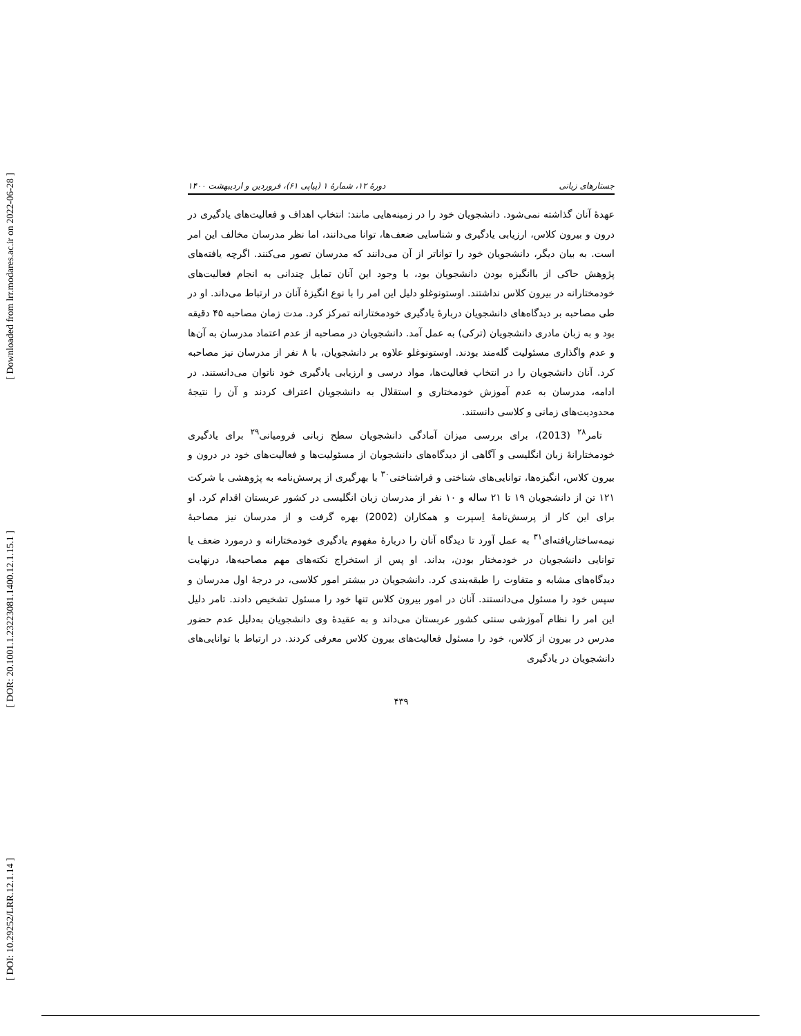[ Downloaded from lrr.modares.ac.ir on 2022-06-28 ]
[ DOR: 20.1001.1.23223081.1400.12.1.15.1 ]
[ DOI: 10.29252/LRR.12.1.14 ]
جستارهای زبانی دورهٔ ۱۲، شمارهٔ ۱ (پیاپی ۶۱)، فروردین و اردیبهشت ۱۴۰۰
عهدهٔ آنان گذاشته نمی‌شود. دانشجویان خود را در زمینه‌هایی مانند: انتخاب اهداف و فعالیت‌های یادگیری در درون و بیرون کلاس، ارزیابی یادگیری و شناسایی ضعف‌ها، توانا می‌دانند، اما نظر مدرسان مخالف این امر است. به بیان دیگر، دانشجویان خود را تواناتر از آن می‌دانند که مدرسان تصور می‌کنند. اگرچه یافته‌های پژوهش حاکی از باانگیزه بودن دانشجویان بود، با وجود این آنان تمایل چندانی به انجام فعالیت‌های خودمختارانه در بیرون کلاس نداشتند. اوستونوغلو دلیل این امر را با نوع انگیزهٔ آنان در ارتباط می‌داند. او در طی مصاحبه بر دیدگاه‌های دانشجویان دربارهٔ یادگیری خودمختارانه تمرکز کرد. مدت زمان مصاحبه ۴۵ دقیقه بود و به زبان مادری دانشجویان (ترکی) به عمل آمد. دانشجویان در مصاحبه از عدم اعتماد مدرسان به آن‌ها و عدم واگذاری مسئولیت گله‌مند بودند. اوستونوغلو علاوه بر دانشجویان، با ۸ نفر از مدرسان نیز مصاحبه کرد. آنان دانشجویان را در انتخاب فعالیت‌ها، مواد درسی و ارزیابی یادگیری خود ناتوان می‌دانستند. در ادامه، مدرسان به عدم آموزش خودمختاری و استقلال به دانشجویان اعتراف کردند و آن را نتیجهٔ محدودیت‌های زمانی و کلاسی دانستند.
تامر<sup>۲۸</sup> (2013)، برای بررسی میزان آمادگی دانشجویان سطح زبانی فرومیانی<sup>۲۹</sup> برای یادگیری خودمختارانهٔ زبان انگلیسی و آگاهی از دیدگاه‌های دانشجویان از مسئولیت‌ها و فعالیت‌های خود در درون و بیرون کلاس، انگیزه‌ها، توانایی‌های شناختی و فراشناختی<sup>۳۰</sup> با بهرگیری از پرسش‌نامه به پژوهشی با شرکت ۱۲۱ تن از دانشجویان ۱۹ تا ۲۱ ساله و ۱۰ نفر از مدرسان زبان انگلیسی در کشور عربستان اقدام کرد. او برای این کار از پرسش‌نامهٔ اِسپرت و همکاران (2002) بهره گرفت و از مدرسان نیز مصاحبهٔ نیمه‌ساختاریافته‌ای<sup>۳۱</sup> به عمل آورد تا دیدگاه آنان را دربارهٔ مفهوم یادگیری خودمختارانه و درمورد ضعف یا توانایی دانشجویان در خودمختار بودن، بداند. او پس از استخراج نکته‌های مهم مصاحبه‌ها، درنهایت دیدگاه‌های مشابه و متفاوت را طبقه‌بندی کرد. دانشجویان در بیشتر امور کلاسی، در درجهٔ اول مدرسان و سپس خود را مسئول می‌دانستند. آنان در امور بیرون کلاس تنها خود را مسئول تشخیص دادند. تامر دلیل این امر را نظام آموزشی سنتی کشور عربستان می‌داند و به عقیدهٔ وی دانشجویان به‌دلیل عدم حضور مدرس در بیرون از کلاس، خود را مسئول فعالیت‌های بیرون کلاس معرفی کردند. در ارتباط با توانایی‌های دانشجویان در یادگیری
۴۳۹